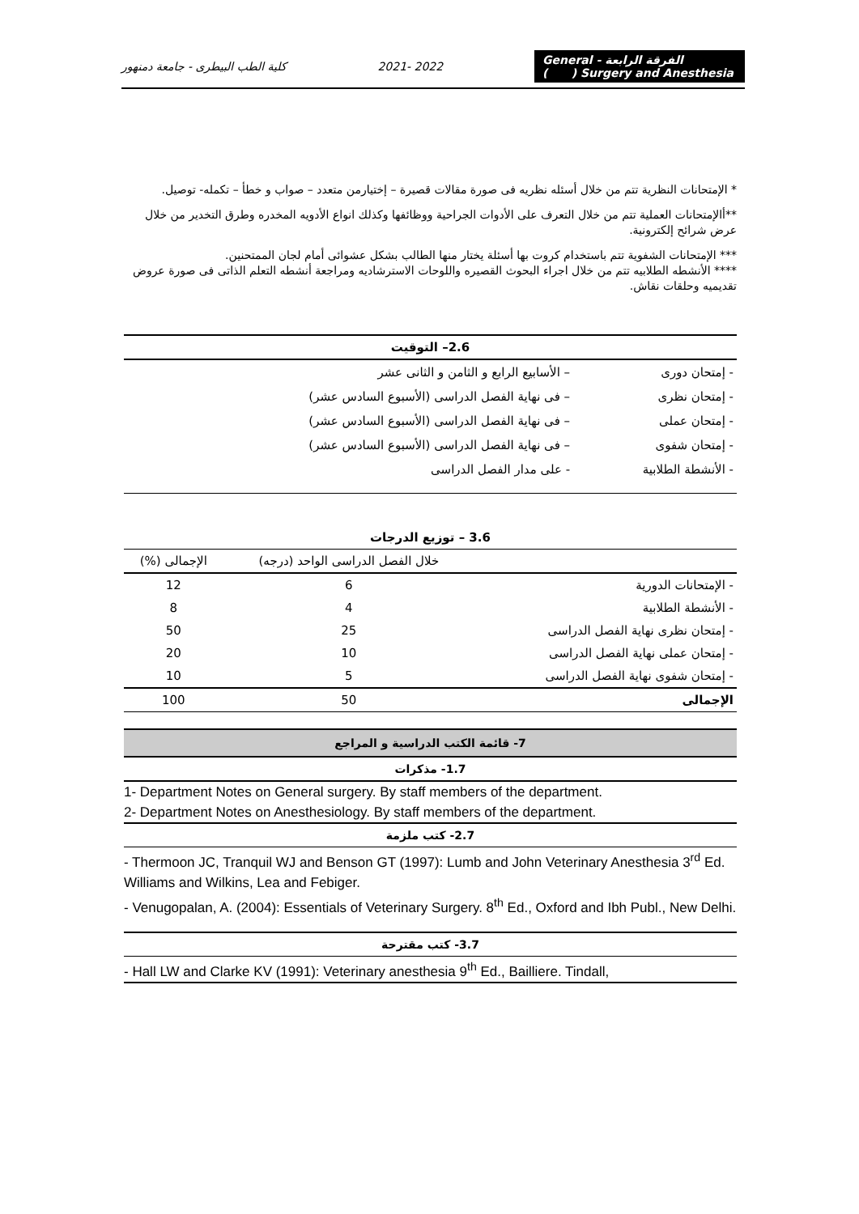كلية الطب البيطرى - جامعة دمنهور 2021- 2022 الفرقة الرابعة - General Surgery and Anesthesia ( )
* الإمتحانات النظرية تتم من خلال أسئله نظريه فى صورة مقالات قصيرة – إختيارمن متعدد – صواب و خطأ – تكمله- توصيل.
**أالإمتحانات العملية تتم من خلال التعرف على الأدوات الجراحية ووظائفها وكذلك انواع الأدويه المخدره وطرق التخدير من خلال عرض شرائح إلكترونية.
*** الإمتحانات الشفوية تتم باستخدام كروت بها أسئلة يختار منها الطالب بشكل عشوائى أمام لجان الممتحنين.
**** الأنشطه الطلابيه تتم من خلال اجراء البحوث القصيره واللوحات الاسترشاديه ومراجعة أنشطه التعلم الذاتى فى صورة عروض تقديميه وحلقات نقاش.
| 2.6– التوقيت | |
| --- | --- |
| - إمتحان دورى | – الأسابيع الرابع و الثامن و الثانى عشر |
| - إمتحان نظرى | – فى نهاية الفصل الدراسى (الأسبوع السادس عشر) |
| - إمتحان عملى | – فى نهاية الفصل الدراسى (الأسبوع السادس عشر) |
| - إمتحان شفوى | – فى نهاية الفصل الدراسى (الأسبوع السادس عشر) |
| - الأنشطة الطلابية | - على مدار الفصل الدراسى |
| 3.6 – توزيع الدرجات | | |
| --- | --- | --- |
| | خلال الفصل الدراسى الواحد (درجه) | الإجمالى (%) |
| - الإمتحانات الدورية | 6 | 12 |
| - الأنشطة الطلابية | 4 | 8 |
| - إمتحان نظرى نهاية الفصل الدراسى | 25 | 50 |
| - إمتحان عملى نهاية الفصل الدراسى | 10 | 20 |
| - إمتحان شفوى نهاية الفصل الدراسى | 5 | 10 |
| الإجمالى | 50 | 100 |
7- قائمة الكتب الدراسية و المراجع
1.7- مذكرات
1- Department Notes on General surgery. By staff members of the department.
2- Department Notes on Anesthesiology. By staff members of the department.
2.7- كتب ملزمة
- Thermoon JC, Tranquil WJ and Benson GT (1997): Lumb and John Veterinary Anesthesia 3<sup>rd</sup> Ed. Williams and Wilkins, Lea and Febiger.
- Venugopalan, A. (2004): Essentials of Veterinary Surgery. 8<sup>th</sup> Ed., Oxford and Ibh Publ., New Delhi.
3.7- كتب مقترحة
- Hall LW and Clarke KV (1991): Veterinary anesthesia 9<sup>th</sup> Ed., Bailliere. Tindall,